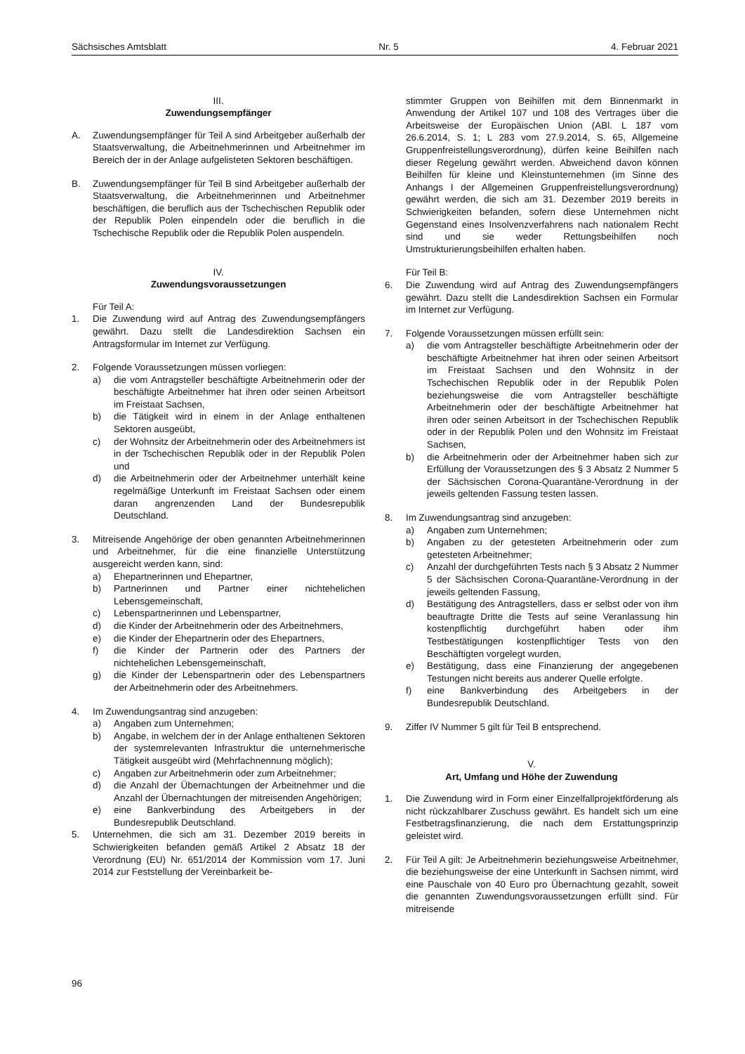Sächsisches Amtsblatt Nr. 5 4. Februar 2021
III.
Zuwendungsempfänger
A. Zuwendungsempfänger für Teil A sind Arbeitgeber außerhalb der Staatsverwaltung, die Arbeitnehmerinnen und Arbeitnehmer im Bereich der in der Anlage aufgelisteten Sektoren beschäftigen.
B. Zuwendungsempfänger für Teil B sind Arbeitgeber außerhalb der Staatsverwaltung, die Arbeitnehmerinnen und Arbeitnehmer beschäftigen, die beruflich aus der Tschechischen Republik oder der Republik Polen einpendeln oder die beruflich in die Tschechische Republik oder die Republik Polen auspendeln.
IV.
Zuwendungsvoraussetzungen
Für Teil A:
1. Die Zuwendung wird auf Antrag des Zuwendungsempfängers gewährt. Dazu stellt die Landesdirektion Sachsen ein Antragsformular im Internet zur Verfügung.
2. Folgende Voraussetzungen müssen vorliegen:
a) die vom Antragsteller beschäftigte Arbeitnehmerin oder der beschäftigte Arbeitnehmer hat ihren oder seinen Arbeitsort im Freistaat Sachsen,
b) die Tätigkeit wird in einem in der Anlage enthaltenen Sektoren ausgeübt,
c) der Wohnsitz der Arbeitnehmerin oder des Arbeitnehmers ist in der Tschechischen Republik oder in der Republik Polen und
d) die Arbeitnehmerin oder der Arbeitnehmer unterhält keine regelmäßige Unterkunft im Freistaat Sachsen oder einem daran angrenzenden Land der Bundesrepublik Deutschland.
3. Mitreisende Angehörige der oben genannten Arbeitnehmerinnen und Arbeitnehmer, für die eine finanzielle Unterstützung ausgereicht werden kann, sind:
a) Ehepartnerinnen und Ehepartner,
b) Partnerinnen und Partner einer nichtehelichen Lebensgemeinschaft,
c) Lebenspartnerinnen und Lebenspartner,
d) die Kinder der Arbeitnehmerin oder des Arbeitnehmers,
e) die Kinder der Ehepartnerin oder des Ehepartners,
f) die Kinder der Partnerin oder des Partners der nichtehelichen Lebensgemeinschaft,
g) die Kinder der Lebenspartnerin oder des Lebenspartners der Arbeitnehmerin oder des Arbeitnehmers.
4. Im Zuwendungsantrag sind anzugeben:
a) Angaben zum Unternehmen;
b) Angabe, in welchem der in der Anlage enthaltenen Sektoren der systemrelevanten Infrastruktur die unternehmerische Tätigkeit ausgeübt wird (Mehrfachnennung möglich);
c) Angaben zur Arbeitnehmerin oder zum Arbeitnehmer;
d) die Anzahl der Übernachtungen der Arbeitnehmer und die Anzahl der Übernachtungen der mitreisenden Angehörigen;
e) eine Bankverbindung des Arbeitgebers in der Bundesrepublik Deutschland.
5. Unternehmen, die sich am 31. Dezember 2019 bereits in Schwierigkeiten befanden gemäß Artikel 2 Absatz 18 der Verordnung (EU) Nr. 651/2014 der Kommission vom 17. Juni 2014 zur Feststellung der Vereinbarkeit be-
stimmter Gruppen von Beihilfen mit dem Binnenmarkt in Anwendung der Artikel 107 und 108 des Vertrages über die Arbeitsweise der Europäischen Union (ABl. L 187 vom 26.6.2014, S. 1; L 283 vom 27.9.2014, S. 65, Allgemeine Gruppenfreistellungsverordnung), dürfen keine Beihilfen nach dieser Regelung gewährt werden. Abweichend davon können Beihilfen für kleine und Kleinstunternehmen (im Sinne des Anhangs I der Allgemeinen Gruppenfreistellungsverordnung) gewährt werden, die sich am 31. Dezember 2019 bereits in Schwierigkeiten befanden, sofern diese Unternehmen nicht Gegenstand eines Insolvenzverfahrens nach nationalem Recht sind und sie weder Rettungsbeihilfen noch Umstrukturierungsbeihilfen erhalten haben.
Für Teil B:
6. Die Zuwendung wird auf Antrag des Zuwendungsempfängers gewährt. Dazu stellt die Landesdirektion Sachsen ein Formular im Internet zur Verfügung.
7. Folgende Voraussetzungen müssen erfüllt sein:
a) die vom Antragsteller beschäftigte Arbeitnehmerin oder der beschäftigte Arbeitnehmer hat ihren oder seinen Arbeitsort im Freistaat Sachsen und den Wohnsitz in der Tschechischen Republik oder in der Republik Polen beziehungsweise die vom Antragsteller beschäftigte Arbeitnehmerin oder der beschäftigte Arbeitnehmer hat ihren oder seinen Arbeitsort in der Tschechischen Republik oder in der Republik Polen und den Wohnsitz im Freistaat Sachsen,
b) die Arbeitnehmerin oder der Arbeitnehmer haben sich zur Erfüllung der Voraussetzungen des § 3 Absatz 2 Nummer 5 der Sächsischen Corona-Quarantäne-Verordnung in der jeweils geltenden Fassung testen lassen.
8. Im Zuwendungsantrag sind anzugeben:
a) Angaben zum Unternehmen;
b) Angaben zu der getesteten Arbeitnehmerin oder zum getesteten Arbeitnehmer;
c) Anzahl der durchgeführten Tests nach § 3 Absatz 2 Nummer 5 der Sächsischen Corona-Quarantäne-Verordnung in der jeweils geltenden Fassung,
d) Bestätigung des Antragstellers, dass er selbst oder von ihm beauftragte Dritte die Tests auf seine Veranlassung hin kostenpflichtig durchgeführt haben oder ihm Testbestätigungen kostenpflichtiger Tests von den Beschäftigten vorgelegt wurden,
e) Bestätigung, dass eine Finanzierung der angegebenen Testungen nicht bereits aus anderer Quelle erfolgte.
f) eine Bankverbindung des Arbeitgebers in der Bundesrepublik Deutschland.
9. Ziffer IV Nummer 5 gilt für Teil B entsprechend.
V.
Art, Umfang und Höhe der Zuwendung
1. Die Zuwendung wird in Form einer Einzelfallprojektförderung als nicht rückzahlbarer Zuschuss gewährt. Es handelt sich um eine Festbetragsfinanzierung, die nach dem Erstattungsprinzip geleistet wird.
2. Für Teil A gilt: Je Arbeitnehmerin beziehungsweise Arbeitnehmer, die beziehungsweise der eine Unterkunft in Sachsen nimmt, wird eine Pauschale von 40 Euro pro Übernachtung gezahlt, soweit die genannten Zuwendungsvoraussetzungen erfüllt sind. Für mitreisende
96